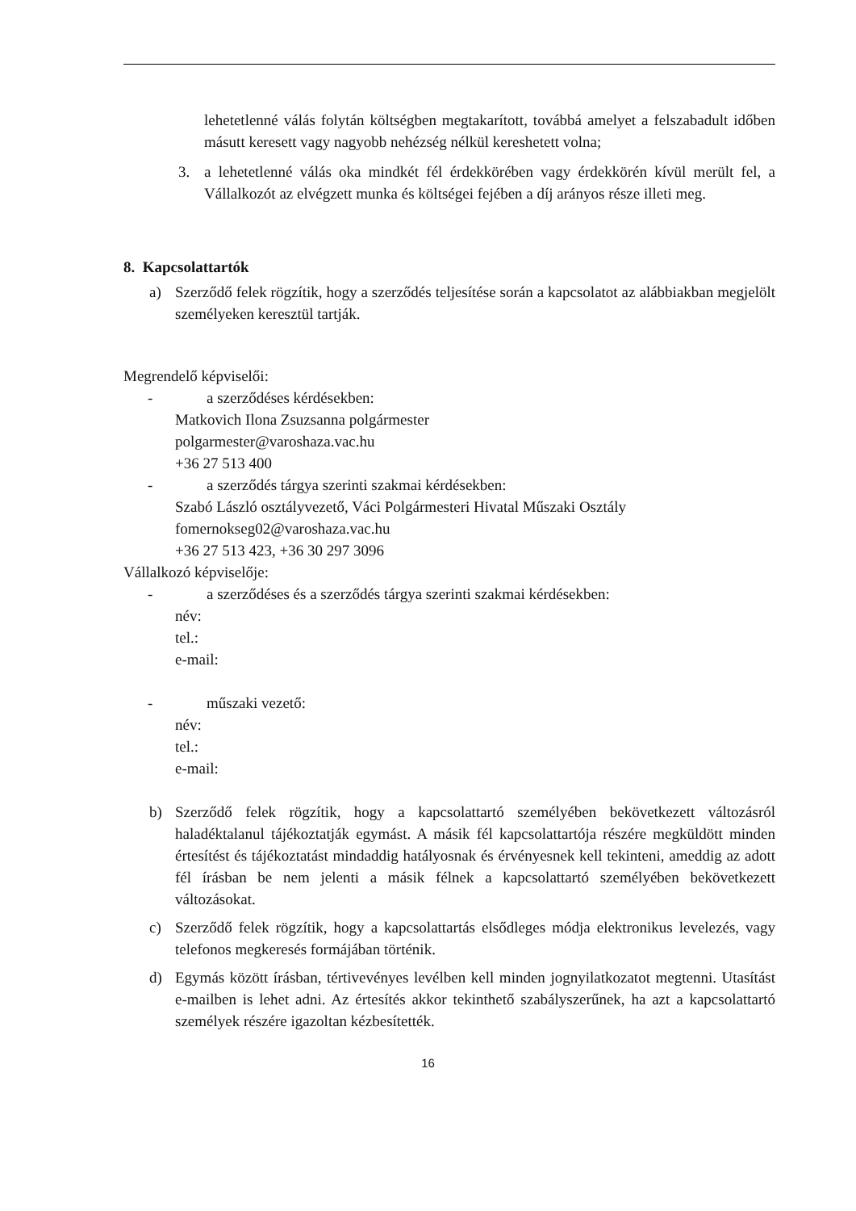lehetetlenné válás folytán költségben megtakarított, továbbá amelyet a felszabadult időben másutt keresett vagy nagyobb nehézség nélkül kereshetett volna;
3. a lehetetlenné válás oka mindkét fél érdekkörében vagy érdekkörén kívül merült fel, a Vállalkozót az elvégzett munka és költségei fejében a díj arányos része illeti meg.
8. Kapcsolattartók
a) Szerződő felek rögzítik, hogy a szerződés teljesítése során a kapcsolatot az alábbiakban megjelölt személyeken keresztül tartják.
Megrendelő képviselői:
- a szerződéses kérdésekben:
Matkovich Ilona Zsuzsanna polgármester
polgarmester@varoshaza.vac.hu
+36 27 513 400
- a szerződés tárgya szerinti szakmai kérdésekben:
Szabó László osztályvezető, Váci Polgármesteri Hivatal Műszaki Osztály
fomernokseg02@varoshaza.vac.hu
+36 27 513 423, +36 30 297 3096
Vállalkozó képviselője:
- a szerződéses és a szerződés tárgya szerinti szakmai kérdésekben:
név:
tel.:
e-mail:
- műszaki vezető:
név:
tel.:
e-mail:
b) Szerződő felek rögzítik, hogy a kapcsolattartó személyében bekövetkezett változásról haladéktalanul tájékoztatják egymást. A másik fél kapcsolattartója részére megküldött minden értesítést és tájékoztatást mindaddig hatályosnak és érvényesnek kell tekinteni, ameddig az adott fél írásban be nem jelenti a másik félnek a kapcsolattartó személyében bekövetkezett változásokat.
c) Szerződő felek rögzítik, hogy a kapcsolattartás elsődleges módja elektronikus levelezés, vagy telefonos megkeresés formájában történik.
d) Egymás között írásban, tértivevényes levélben kell minden jognyilatkozatot megtenni. Utasítást e-mailben is lehet adni. Az értesítés akkor tekinthető szabályszerűnek, ha azt a kapcsolattartó személyek részére igazoltan kézbesítették.
16